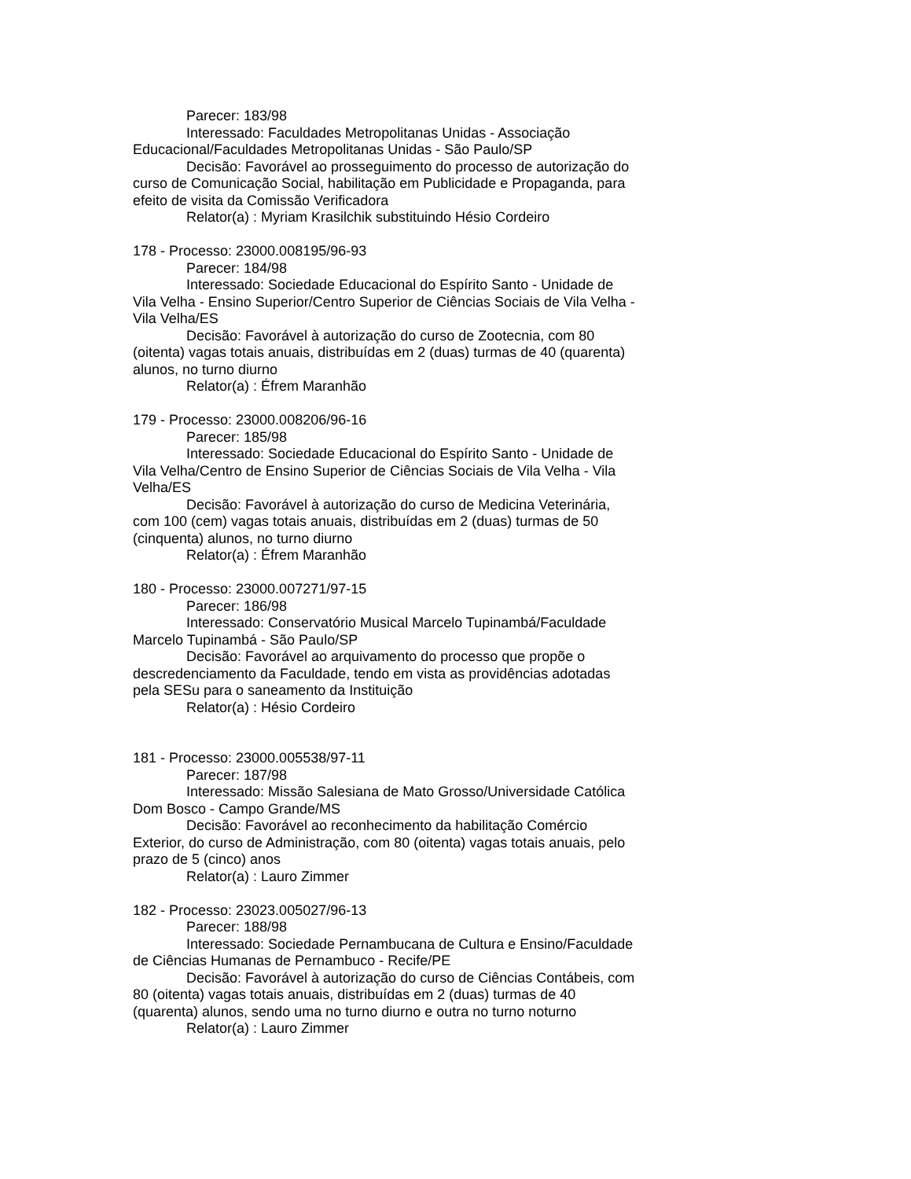Parecer: 183/98
Interessado: Faculdades Metropolitanas Unidas - Associação Educacional/Faculdades Metropolitanas Unidas - São Paulo/SP
Decisão: Favorável ao prosseguimento do processo de autorização do curso de Comunicação Social, habilitação em Publicidade e Propaganda, para efeito de visita da Comissão Verificadora
Relator(a) : Myriam Krasilchik substituindo Hésio Cordeiro
178 - Processo: 23000.008195/96-93
Parecer: 184/98
Interessado: Sociedade Educacional do Espírito Santo - Unidade de Vila Velha - Ensino Superior/Centro Superior de Ciências Sociais de Vila Velha - Vila Velha/ES
Decisão: Favorável à autorização do curso de Zootecnia, com 80 (oitenta) vagas totais anuais, distribuídas em 2 (duas) turmas de 40 (quarenta) alunos, no turno diurno
Relator(a) : Éfrem Maranhão
179 - Processo: 23000.008206/96-16
Parecer: 185/98
Interessado: Sociedade Educacional do Espírito Santo - Unidade de Vila Velha/Centro de Ensino Superior de Ciências Sociais de Vila Velha - Vila Velha/ES
Decisão: Favorável à autorização do curso de Medicina Veterinária, com 100 (cem) vagas totais anuais, distribuídas em 2 (duas) turmas de 50 (cinquenta) alunos, no turno diurno
Relator(a) : Éfrem Maranhão
180 - Processo: 23000.007271/97-15
Parecer: 186/98
Interessado: Conservatório Musical Marcelo Tupinambá/Faculdade Marcelo Tupinambá - São Paulo/SP
Decisão: Favorável ao arquivamento do processo que propõe o descredenciamento da Faculdade, tendo em vista as providências adotadas pela SESu para o saneamento da Instituição
Relator(a) : Hésio Cordeiro
181 - Processo: 23000.005538/97-11
Parecer: 187/98
Interessado: Missão Salesiana de Mato Grosso/Universidade Católica Dom Bosco - Campo Grande/MS
Decisão: Favorável ao reconhecimento da habilitação Comércio Exterior, do curso de Administração, com 80 (oitenta) vagas totais anuais, pelo prazo de 5 (cinco) anos
Relator(a) : Lauro Zimmer
182 - Processo: 23023.005027/96-13
Parecer: 188/98
Interessado: Sociedade Pernambucana de Cultura e Ensino/Faculdade de Ciências Humanas de Pernambuco - Recife/PE
Decisão: Favorável à autorização do curso de Ciências Contábeis, com 80 (oitenta) vagas totais anuais, distribuídas em 2 (duas) turmas de 40 (quarenta) alunos, sendo uma no turno diurno e outra no turno noturno
Relator(a) : Lauro Zimmer